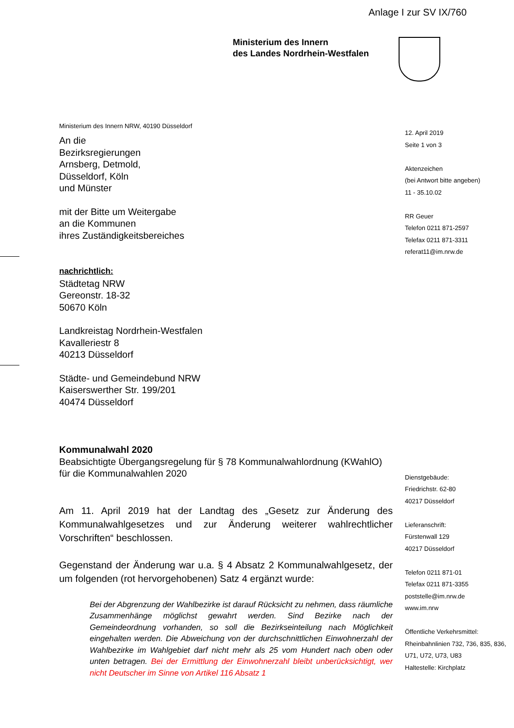Anlage I zur SV IX/760
Ministerium des Innern
des Landes Nordrhein-Westfalen
Ministerium des Innern NRW, 40190 Düsseldorf
An die
Bezirksregierungen
Arnsberg, Detmold,
Düsseldorf, Köln
und Münster
mit der Bitte um Weitergabe
an die Kommunen
ihres Zuständigkeitsbereiches
nachrichtlich:
Städtetag NRW
Gereonstr. 18-32
50670 Köln
Landkreistag Nordrhein-Westfalen
Kavalleriestr 8
40213 Düsseldorf
Städte- und Gemeindebund NRW
Kaiserswerther Str. 199/201
40474 Düsseldorf
Kommunalwahl 2020
Beabsichtigte Übergangsregelung für § 78 Kommunalwahlordnung (KWahlO) für die Kommunalwahlen 2020
Am 11. April 2019 hat der Landtag des „Gesetz zur Änderung des Kommunalwahlgesetzes und zur Änderung weiterer wahlrechtlicher Vorschriften“ beschlossen.
Gegenstand der Änderung war u.a. § 4 Absatz 2 Kommunalwahlgesetz, der um folgenden (rot hervorgehobenen) Satz 4 ergänzt wurde:
Bei der Abgrenzung der Wahlbezirke ist darauf Rücksicht zu nehmen, dass räumliche Zusammenhänge möglichst gewahrt werden. Sind Bezirke nach der Gemeindeordnung vorhanden, so soll die Bezirkseinteilung nach Möglichkeit eingehalten werden. Die Abweichung von der durchschnittlichen Einwohnerzahl der Wahlbezirke im Wahlgebiet darf nicht mehr als 25 vom Hundert nach oben oder unten betragen. Bei der Ermittlung der Einwohnerzahl bleibt unberücksichtigt, wer nicht Deutscher im Sinne von Artikel 116 Absatz 1
12. April 2019
Seite 1 von 3
Aktenzeichen
(bei Antwort bitte angeben)
11 - 35.10.02
RR Geuer
Telefon 0211 871-2597
Telefax 0211 871-3311
referat11@im.nrw.de
Dienstgebäude:
Friedrichstr. 62-80
40217 Düsseldorf
Lieferanschrift:
Fürstenwall 129
40217 Düsseldorf
Telefon 0211 871-01
Telefax 0211 871-3355
poststelle@im.nrw.de
www.im.nrw
Öffentliche Verkehrsmittel:
Rheinbahnlinien 732, 736, 835, 836, U71, U72, U73, U83
Haltestelle: Kirchplatz